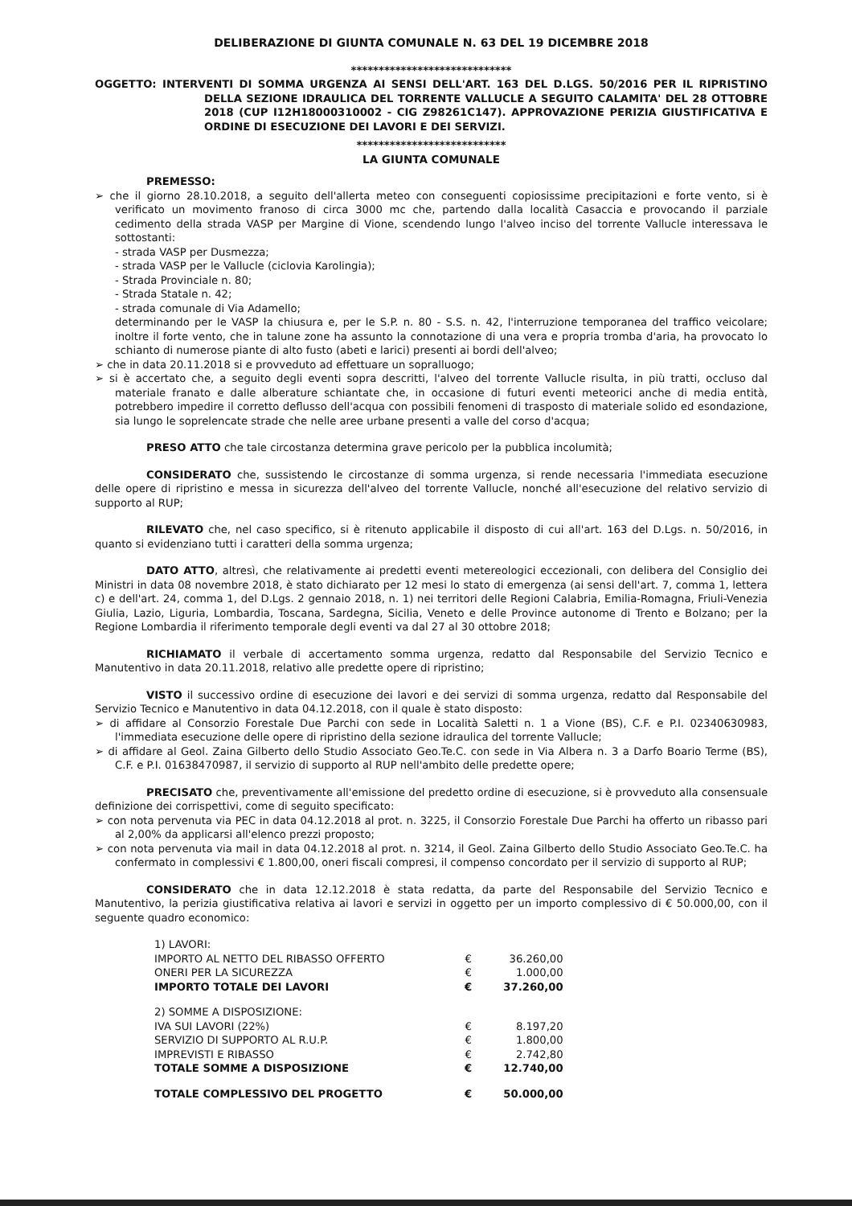DELIBERAZIONE DI GIUNTA COMUNALE N. 63 DEL 19 DICEMBRE 2018
*****************************
OGGETTO: INTERVENTI DI SOMMA URGENZA AI SENSI DELL'ART. 163 DEL D.LGS. 50/2016 PER IL RIPRISTINO DELLA SEZIONE IDRAULICA DEL TORRENTE VALLUCLE A SEGUITO CALAMITA' DEL 28 OTTOBRE 2018 (CUP I12H18000310002 - CIG Z98261C147). APPROVAZIONE PERIZIA GIUSTIFICATIVA E ORDINE DI ESECUZIONE DEI LAVORI E DEI SERVIZI.
***************************
LA GIUNTA COMUNALE
PREMESSO:
➢ che il giorno 28.10.2018, a seguito dell'allerta meteo con conseguenti copiosissime precipitazioni e forte vento, si è verificato un movimento franoso di circa 3000 mc che, partendo dalla località Casaccia e provocando il parziale cedimento della strada VASP per Margine di Vione, scendendo lungo l'alveo inciso del torrente Vallucle interessava le sottostanti:
- strada VASP per Dusmezza;
- strada VASP per le Vallucle (ciclovia Karolingia);
- Strada Provinciale n. 80;
- Strada Statale n. 42;
- strada comunale di Via Adamello;
determinando per le VASP la chiusura e, per le S.P. n. 80 - S.S. n. 42, l'interruzione temporanea del traffico veicolare; inoltre il forte vento, che in talune zone ha assunto la connotazione di una vera e propria tromba d'aria, ha provocato lo schianto di numerose piante di alto fusto (abeti e larici) presenti ai bordi dell'alveo;
➢ che in data 20.11.2018 si e provveduto ad effettuare un sopralluogo;
➢ si è accertato che, a seguito degli eventi sopra descritti, l'alveo del torrente Vallucle risulta, in più tratti, occluso dal materiale franato e dalle alberature schiantate che, in occasione di futuri eventi meteorici anche di media entità, potrebbero impedire il corretto deflusso dell'acqua con possibili fenomeni di trasposto di materiale solido ed esondazione, sia lungo le soprelencate strade che nelle aree urbane presenti a valle del corso d'acqua;
PRESO ATTO che tale circostanza determina grave pericolo per la pubblica incolumità;
CONSIDERATO che, sussistendo le circostanze di somma urgenza, si rende necessaria l'immediata esecuzione delle opere di ripristino e messa in sicurezza dell'alveo del torrente Vallucle, nonché all'esecuzione del relativo servizio di supporto al RUP;
RILEVATO che, nel caso specifico, si è ritenuto applicabile il disposto di cui all'art. 163 del D.Lgs. n. 50/2016, in quanto si evidenziano tutti i caratteri della somma urgenza;
DATO ATTO, altresì, che relativamente ai predetti eventi metereologici eccezionali, con delibera del Consiglio dei Ministri in data 08 novembre 2018, è stato dichiarato per 12 mesi lo stato di emergenza (ai sensi dell'art. 7, comma 1, lettera c) e dell'art. 24, comma 1, del D.Lgs. 2 gennaio 2018, n. 1) nei territori delle Regioni Calabria, Emilia-Romagna, Friuli-Venezia Giulia, Lazio, Liguria, Lombardia, Toscana, Sardegna, Sicilia, Veneto e delle Province autonome di Trento e Bolzano; per la Regione Lombardia il riferimento temporale degli eventi va dal 27 al 30 ottobre 2018;
RICHIAMATO il verbale di accertamento somma urgenza, redatto dal Responsabile del Servizio Tecnico e Manutentivo in data 20.11.2018, relativo alle predette opere di ripristino;
VISTO il successivo ordine di esecuzione dei lavori e dei servizi di somma urgenza, redatto dal Responsabile del Servizio Tecnico e Manutentivo in data 04.12.2018, con il quale è stato disposto:
➢ di affidare al Consorzio Forestale Due Parchi con sede in Località Saletti n. 1 a Vione (BS), C.F. e P.I. 02340630983, l'immediata esecuzione delle opere di ripristino della sezione idraulica del torrente Vallucle;
➢ di affidare al Geol. Zaina Gilberto dello Studio Associato Geo.Te.C. con sede in Via Albera n. 3 a Darfo Boario Terme (BS), C.F. e P.I. 01638470987, il servizio di supporto al RUP nell'ambito delle predette opere;
PRECISATO che, preventivamente all'emissione del predetto ordine di esecuzione, si è provveduto alla consensuale definizione dei corrispettivi, come di seguito specificato:
➢ con nota pervenuta via PEC in data 04.12.2018 al prot. n. 3225, il Consorzio Forestale Due Parchi ha offerto un ribasso pari al 2,00% da applicarsi all'elenco prezzi proposto;
➢ con nota pervenuta via mail in data 04.12.2018 al prot. n. 3214, il Geol. Zaina Gilberto dello Studio Associato Geo.Te.C. ha confermato in complessivi € 1.800,00, oneri fiscali compresi, il compenso concordato per il servizio di supporto al RUP;
CONSIDERATO che in data 12.12.2018 è stata redatta, da parte del Responsabile del Servizio Tecnico e Manutentivo, la perizia giustificativa relativa ai lavori e servizi in oggetto per un importo complessivo di € 50.000,00, con il seguente quadro economico:
| 1) LAVORI: | | |
| IMPORTO AL NETTO DEL RIBASSO OFFERTO | € | 36.260,00 |
| ONERI PER LA SICUREZZA | € | 1.000,00 |
| IMPORTO TOTALE DEI LAVORI | € | 37.260,00 |
| 2) SOMME A DISPOSIZIONE: | | |
| IVA SUI LAVORI (22%) | € | 8.197,20 |
| SERVIZIO DI SUPPORTO AL R.U.P. | € | 1.800,00 |
| IMPREVISTI E RIBASSO | € | 2.742,80 |
| TOTALE SOMME A DISPOSIZIONE | € | 12.740,00 |
| TOTALE COMPLESSIVO DEL PROGETTO | € | 50.000,00 |